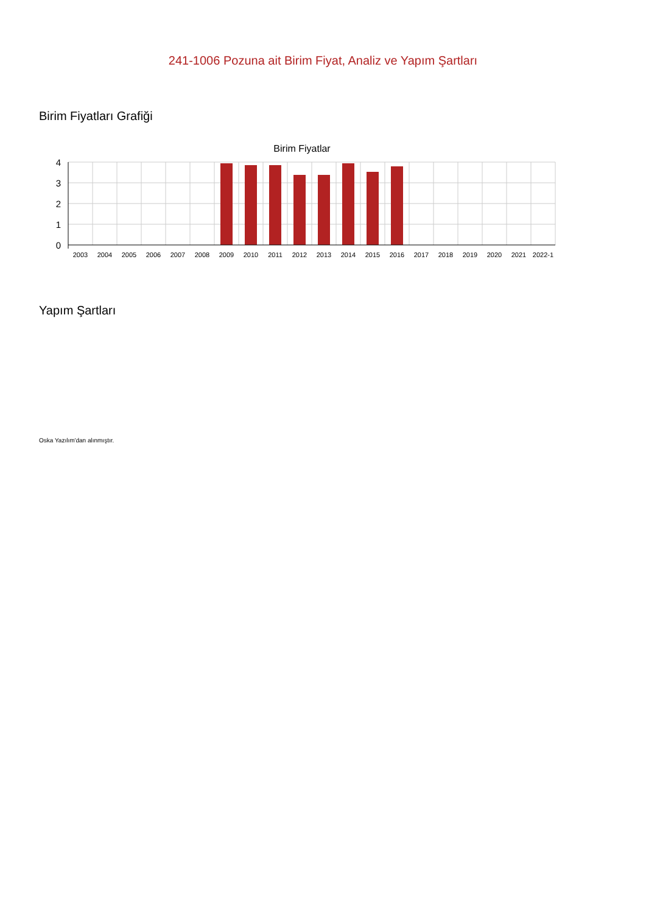241-1006 Pozuna ait Birim Fiyat, Analiz ve Yapım Şartları
Birim Fiyatları Grafiği
Birim Fiyatlar
4
3
2
1
0
2003
2004
2005
2006
2007
2008
2009
2010
2011
2012
2013
2014
2015
2016
2017
2018
2019
2020
2021
2022-1
Yapım Şartları
Oska Yazılım'dan alınmıştır.